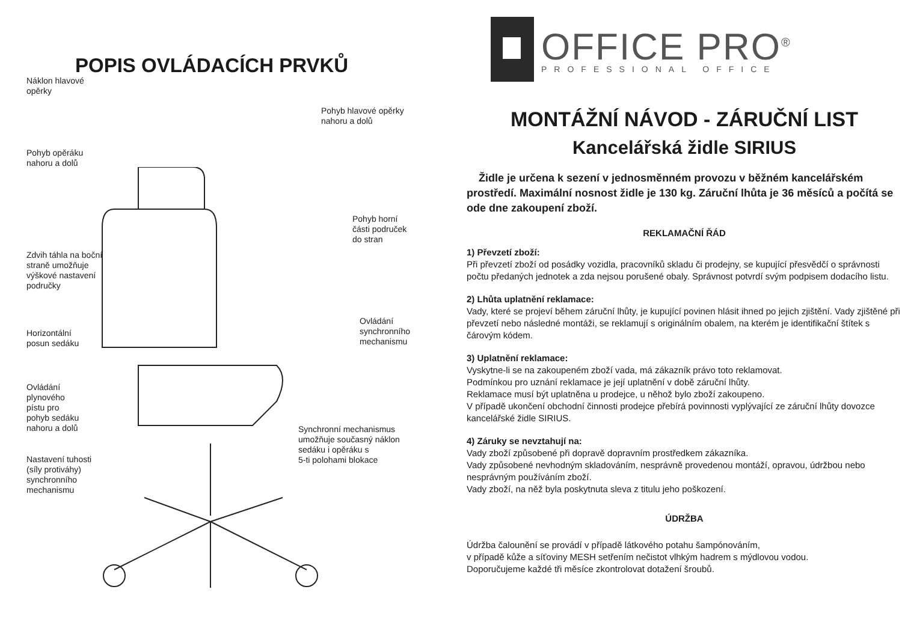POPIS OVLÁDACÍCH PRVKŮ
Náklon hlavové
opěrky
Pohyb hlavové opěrky
nahoru a dolů
Pohyb opěráku
nahoru a dolů
Pohyb horní
části područek
do stran
Zdvih táhla na boční
straně umožňuje
výškové nastavení
područky
Ovládání
synchronního
mechanismu
Horizontální
posun sedáku
Ovládání
plynového
pístu pro
pohyb sedáku
nahoru a dolů
Synchronní mechanismus
umožňuje současný náklon
sedáku i opěráku s
5-ti polohami blokace
Nastavení tuhosti
(síly protiváhy)
synchronního
mechanismu
OFFICE PRO<sup>®</sup>
PROFESSIONAL OFFICE
MONTÁŽNÍ NÁVOD - ZÁRUČNÍ LIST
Kancelářská židle SIRIUS
Židle je určena k sezení v jednosměnném provozu v běžném kancelářském prostředí. Maximální nosnost židle je 130 kg. Záruční lhůta je 36 měsíců a počítá se ode dne zakoupení zboží.
REKLAMAČNÍ ŘÁD
1) Převzetí zboží:
Při převzetí zboží od posádky vozidla, pracovníků skladu či prodejny, se kupující přesvědčí o správnosti počtu předaných jednotek a zda nejsou porušené obaly. Správnost potvrdí svým podpisem dodacího listu.
2) Lhůta uplatnění reklamace:
Vady, které se projeví během záruční lhůty, je kupující povinen hlásit ihned po jejich zjištění. Vady zjištěné při převzetí nebo následné montáži, se reklamují s originálním obalem, na kterém je identifikační štítek s čárovým kódem.
3) Uplatnění reklamace:
Vyskytne-li se na zakoupeném zboží vada, má zákazník právo toto reklamovat.
Podmínkou pro uznání reklamace je její uplatnění v době záruční lhůty.
Reklamace musí být uplatněna u prodejce, u něhož bylo zboží zakoupeno.
V případě ukončení obchodní činnosti prodejce přebírá povinnosti vyplývající ze záruční lhůty dovozce kancelářské židle SIRIUS.
4) Záruky se nevztahují na:
Vady zboží způsobené při dopravě dopravním prostředkem zákazníka.
Vady způsobené nevhodným skladováním, nesprávně provedenou montáží, opravou, údržbou nebo nesprávným používáním zboží.
Vady zboží, na něž byla poskytnuta sleva z titulu jeho poškození.
ÚDRŽBA
Údržba čalounění se provádí v případě látkového potahu šampónováním,
v případě kůže a síťoviny MESH setřením nečistot vlhkým hadrem s mýdlovou vodou.
Doporučujeme každé tři měsíce zkontrolovat dotažení šroubů.